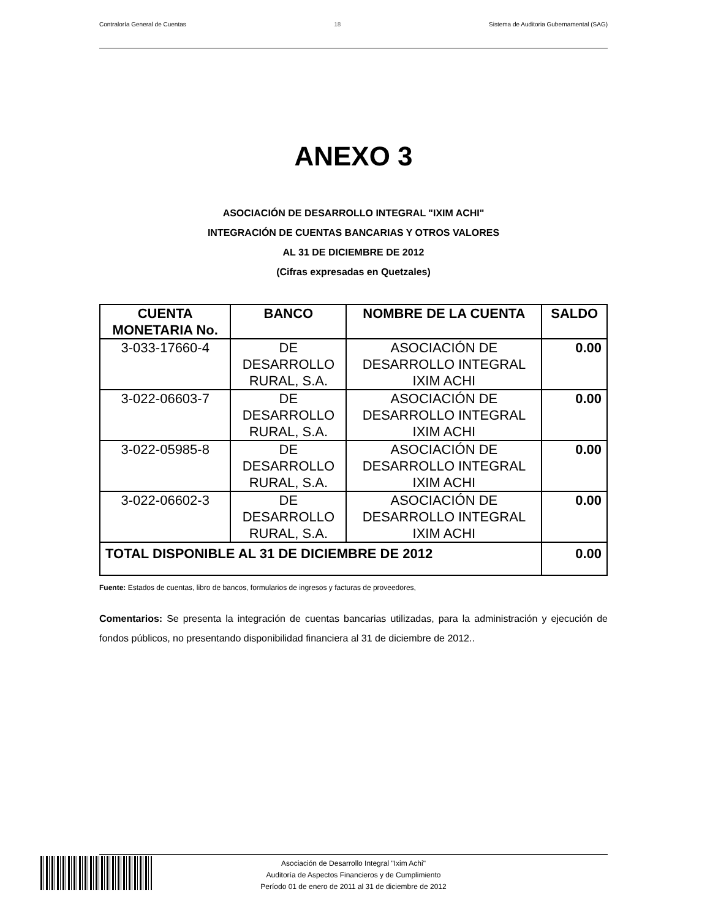Contraloría General de Cuentas 18 Sistema de Auditoria Gubernamental (SAG)
ANEXO 3
ASOCIACIÓN DE DESARROLLO INTEGRAL "IXIM ACHI"
INTEGRACIÓN DE CUENTAS BANCARIAS Y OTROS VALORES
AL 31 DE DICIEMBRE DE 2012
(Cifras expresadas en Quetzales)
| CUENTA MONETARIA No. | BANCO | NOMBRE DE LA CUENTA | SALDO |
| --- | --- | --- | --- |
| 3-033-17660-4 | DE DESARROLLO RURAL, S.A. | ASOCIACIÓN DE DESARROLLO INTEGRAL IXIM ACHI | 0.00 |
| 3-022-06603-7 | DE DESARROLLO RURAL, S.A. | ASOCIACIÓN DE DESARROLLO INTEGRAL IXIM ACHI | 0.00 |
| 3-022-05985-8 | DE DESARROLLO RURAL, S.A. | ASOCIACIÓN DE DESARROLLO INTEGRAL IXIM ACHI | 0.00 |
| 3-022-06602-3 | DE DESARROLLO RURAL, S.A. | ASOCIACIÓN DE DESARROLLO INTEGRAL IXIM ACHI | 0.00 |
| TOTAL DISPONIBLE AL 31 DE DICIEMBRE DE 2012 | | | 0.00 |
Fuente: Estados de cuentas, libro de bancos, formularios de ingresos y facturas de proveedores,
Comentarios: Se presenta la integración de cuentas bancarias utilizadas, para la administración y ejecución de fondos públicos, no presentando disponibilidad financiera al 31 de diciembre de 2012..
Asociación de Desarrollo Integral "Ixim Achi"
Auditoría de Aspectos Financieros y de Cumplimiento
Período 01 de enero de 2011 al 31 de diciembre de 2012